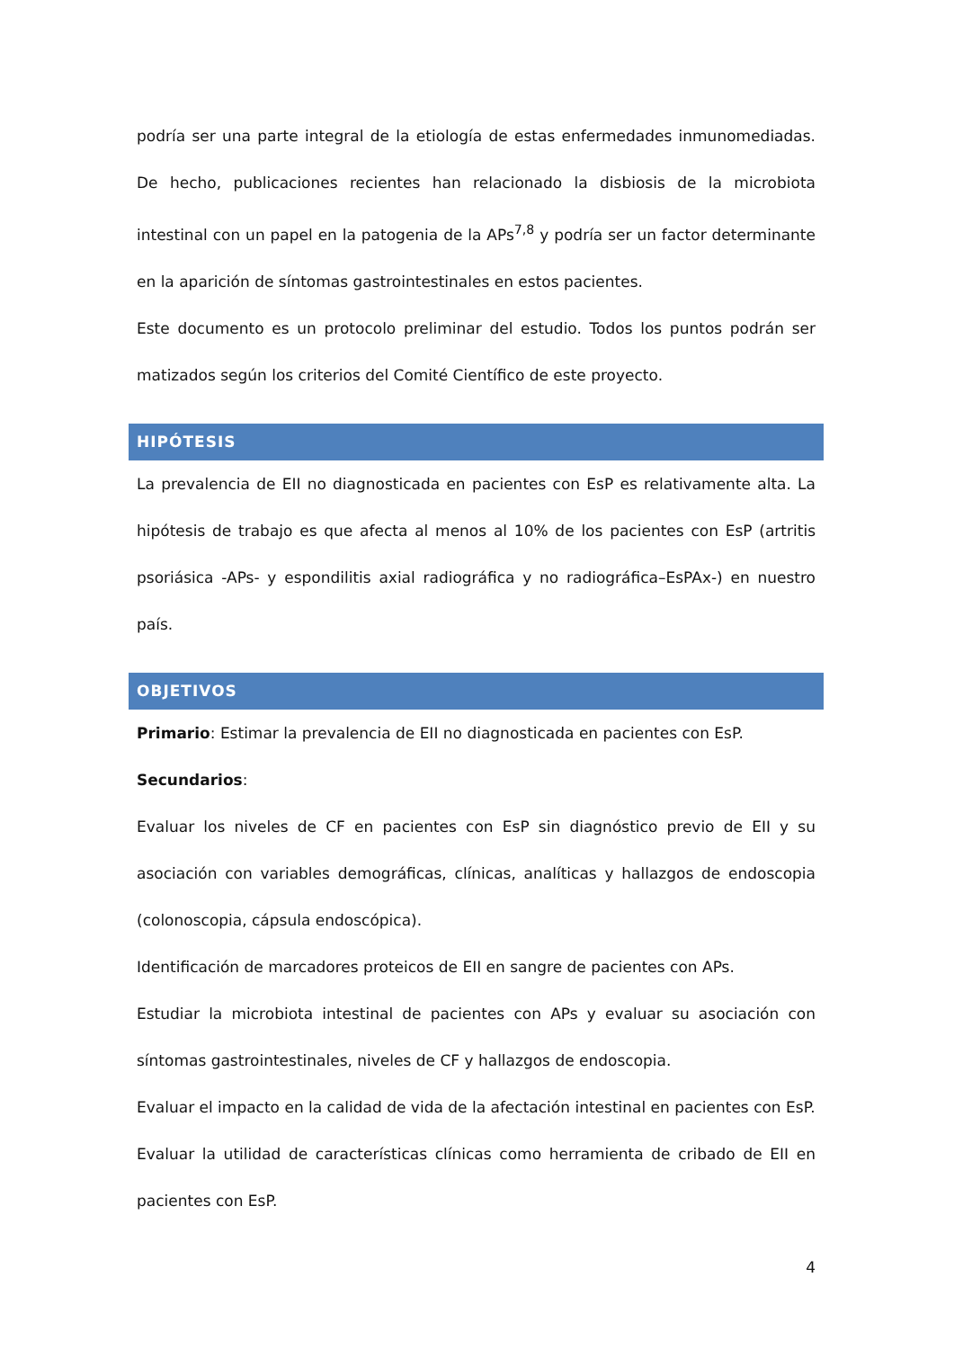podría ser una parte integral de la etiología de estas enfermedades inmunomediadas. De hecho, publicaciones recientes han relacionado la disbiosis de la microbiota intestinal con un papel en la patogenia de la APs<sup>7,8</sup> y podría ser un factor determinante en la aparición de síntomas gastrointestinales en estos pacientes.
Este documento es un protocolo preliminar del estudio. Todos los puntos podrán ser matizados según los criterios del Comité Científico de este proyecto.
HIPÓTESIS
La prevalencia de EII no diagnosticada en pacientes con EsP es relativamente alta. La hipótesis de trabajo es que afecta al menos al 10% de los pacientes con EsP (artritis psoriásica -APs- y espondilitis axial radiográfica y no radiográfica–EsPAx-) en nuestro país.
OBJETIVOS
Primario: Estimar la prevalencia de EII no diagnosticada en pacientes con EsP.
Secundarios:
Evaluar los niveles de CF en pacientes con EsP sin diagnóstico previo de EII y su asociación con variables demográficas, clínicas, analíticas y hallazgos de endoscopia (colonoscopia, cápsula endoscópica).
Identificación de marcadores proteicos de EII en sangre de pacientes con APs.
Estudiar la microbiota intestinal de pacientes con APs y evaluar su asociación con síntomas gastrointestinales, niveles de CF y hallazgos de endoscopia.
Evaluar el impacto en la calidad de vida de la afectación intestinal en pacientes con EsP.
Evaluar la utilidad de características clínicas como herramienta de cribado de EII en pacientes con EsP.
4